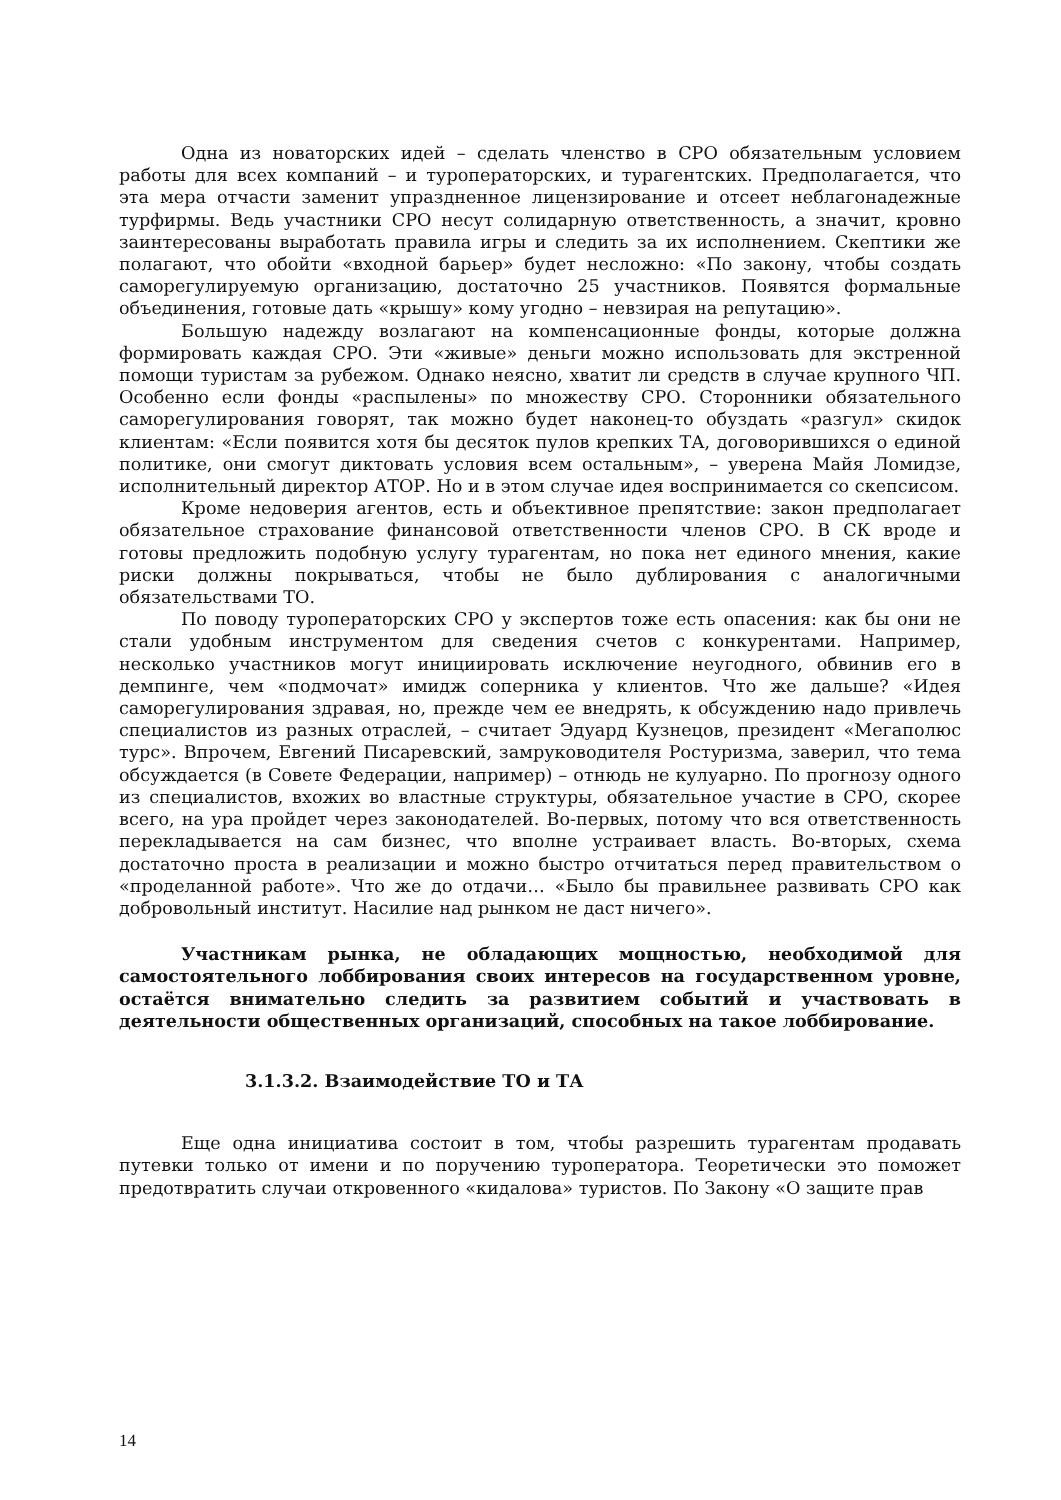Одна из новаторских идей – сделать членство в СРО обязательным условием работы для всех компаний – и туроператорских, и турагентских. Предполагается, что эта мера отчасти заменит упраздненное лицензирование и отсеет неблагонадежные турфирмы. Ведь участники СРО несут солидарную ответственность, а значит, кровно заинтересованы выработать правила игры и следить за их исполнением. Скептики же полагают, что обойти «входной барьер» будет несложно: «По закону, чтобы создать саморегулируемую организацию, достаточно 25 участников. Появятся формальные объединения, готовые дать «крышу» кому угодно – невзирая на репутацию».
Большую надежду возлагают на компенсационные фонды, которые должна формировать каждая СРО. Эти «живые» деньги можно использовать для экстренной помощи туристам за рубежом. Однако неясно, хватит ли средств в случае крупного ЧП. Особенно если фонды «распылены» по множеству СРО. Сторонники обязательного саморегулирования говорят, так можно будет наконец-то обуздать «разгул» скидок клиентам: «Если появится хотя бы десяток пулов крепких ТА, договорившихся о единой политике, они смогут диктовать условия всем остальным», – уверена Майя Ломидзе, исполнительный директор АТОР. Но и в этом случае идея воспринимается со скепсисом.
Кроме недоверия агентов, есть и объективное препятствие: закон предполагает обязательное страхование финансовой ответственности членов СРО. В СК вроде и готовы предложить подобную услугу турагентам, но пока нет единого мнения, какие риски должны покрываться, чтобы не было дублирования с аналогичными обязательствами ТО.
По поводу туроператорских СРО у экспертов тоже есть опасения: как бы они не стали удобным инструментом для сведения счетов с конкурентами. Например, несколько участников могут инициировать исключение неугодного, обвинив его в демпинге, чем «подмочат» имидж соперника у клиентов. Что же дальше? «Идея саморегулирования здравая, но, прежде чем ее внедрять, к обсуждению надо привлечь специалистов из разных отраслей, – считает Эдуард Кузнецов, президент «Мегаполюс турс». Впрочем, Евгений Писаревский, замруководителя Ростуризма, заверил, что тема обсуждается (в Совете Федерации, например) – отнюдь не кулуарно. По прогнозу одного из специалистов, вхожих во властные структуры, обязательное участие в СРО, скорее всего, на ура пройдет через законодателей. Во-первых, потому что вся ответственность перекладывается на сам бизнес, что вполне устраивает власть. Во-вторых, схема достаточно проста в реализации и можно быстро отчитаться перед правительством о «проделанной работе». Что же до отдачи… «Было бы правильнее развивать СРО как добровольный институт. Насилие над рынком не даст ничего».
Участникам рынка, не обладающих мощностью, необходимой для самостоятельного лоббирования своих интересов на государственном уровне, остаётся внимательно следить за развитием событий и участвовать в деятельности общественных организаций, способных на такое лоббирование.
3.1.3.2. Взаимодействие ТО и ТА
Еще одна инициатива состоит в том, чтобы разрешить турагентам продавать путевки только от имени и по поручению туроператора. Теоретически это поможет предотвратить случаи откровенного «кидалова» туристов. По Закону «О защите прав
14